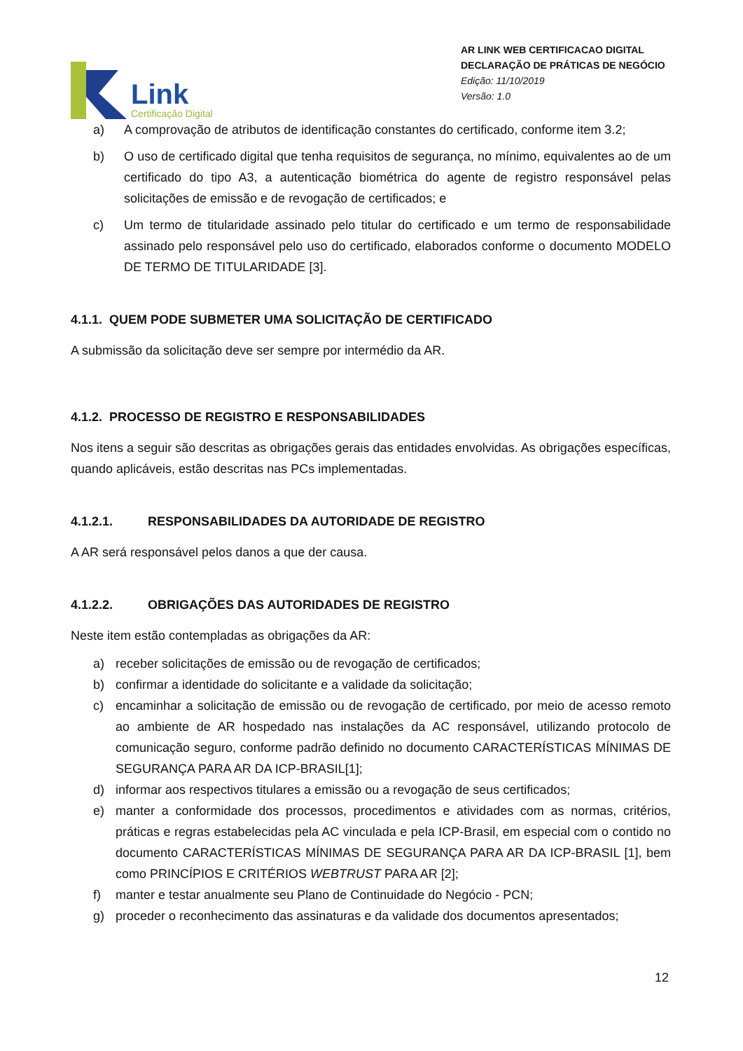Link
Certificação Digital
AR LINK WEB CERTIFICACAO DIGITAL
DECLARAÇÃO DE PRÁTICAS DE NEGÓCIO
Edição: 11/10/2019
Versão: 1.0
a) A comprovação de atributos de identificação constantes do certificado, conforme item 3.2;
b) O uso de certificado digital que tenha requisitos de segurança, no mínimo, equivalentes ao de um certificado do tipo A3, a autenticação biométrica do agente de registro responsável pelas solicitações de emissão e de revogação de certificados; e
c) Um termo de titularidade assinado pelo titular do certificado e um termo de responsabilidade assinado pelo responsável pelo uso do certificado, elaborados conforme o documento MODELO DE TERMO DE TITULARIDADE [3].
4.1.1. QUEM PODE SUBMETER UMA SOLICITAÇÃO DE CERTIFICADO
A submissão da solicitação deve ser sempre por intermédio da AR.
4.1.2. PROCESSO DE REGISTRO E RESPONSABILIDADES
Nos itens a seguir são descritas as obrigações gerais das entidades envolvidas. As obrigações específicas, quando aplicáveis, estão descritas nas PCs implementadas.
4.1.2.1. RESPONSABILIDADES DA AUTORIDADE DE REGISTRO
A AR será responsável pelos danos a que der causa.
4.1.2.2. OBRIGAÇÕES DAS AUTORIDADES DE REGISTRO
Neste item estão contempladas as obrigações da AR:
a) receber solicitações de emissão ou de revogação de certificados;
b) confirmar a identidade do solicitante e a validade da solicitação;
c) encaminhar a solicitação de emissão ou de revogação de certificado, por meio de acesso remoto ao ambiente de AR hospedado nas instalações da AC responsável, utilizando protocolo de comunicação seguro, conforme padrão definido no documento CARACTERÍSTICAS MÍNIMAS DE SEGURANÇA PARA AR DA ICP-BRASIL[1];
d) informar aos respectivos titulares a emissão ou a revogação de seus certificados;
e) manter a conformidade dos processos, procedimentos e atividades com as normas, critérios, práticas e regras estabelecidas pela AC vinculada e pela ICP-Brasil, em especial com o contido no documento CARACTERÍSTICAS MÍNIMAS DE SEGURANÇA PARA AR DA ICP-BRASIL [1], bem como PRINCÍPIOS E CRITÉRIOS WEBTRUST PARA AR [2];
f) manter e testar anualmente seu Plano de Continuidade do Negócio - PCN;
g) proceder o reconhecimento das assinaturas e da validade dos documentos apresentados;
12